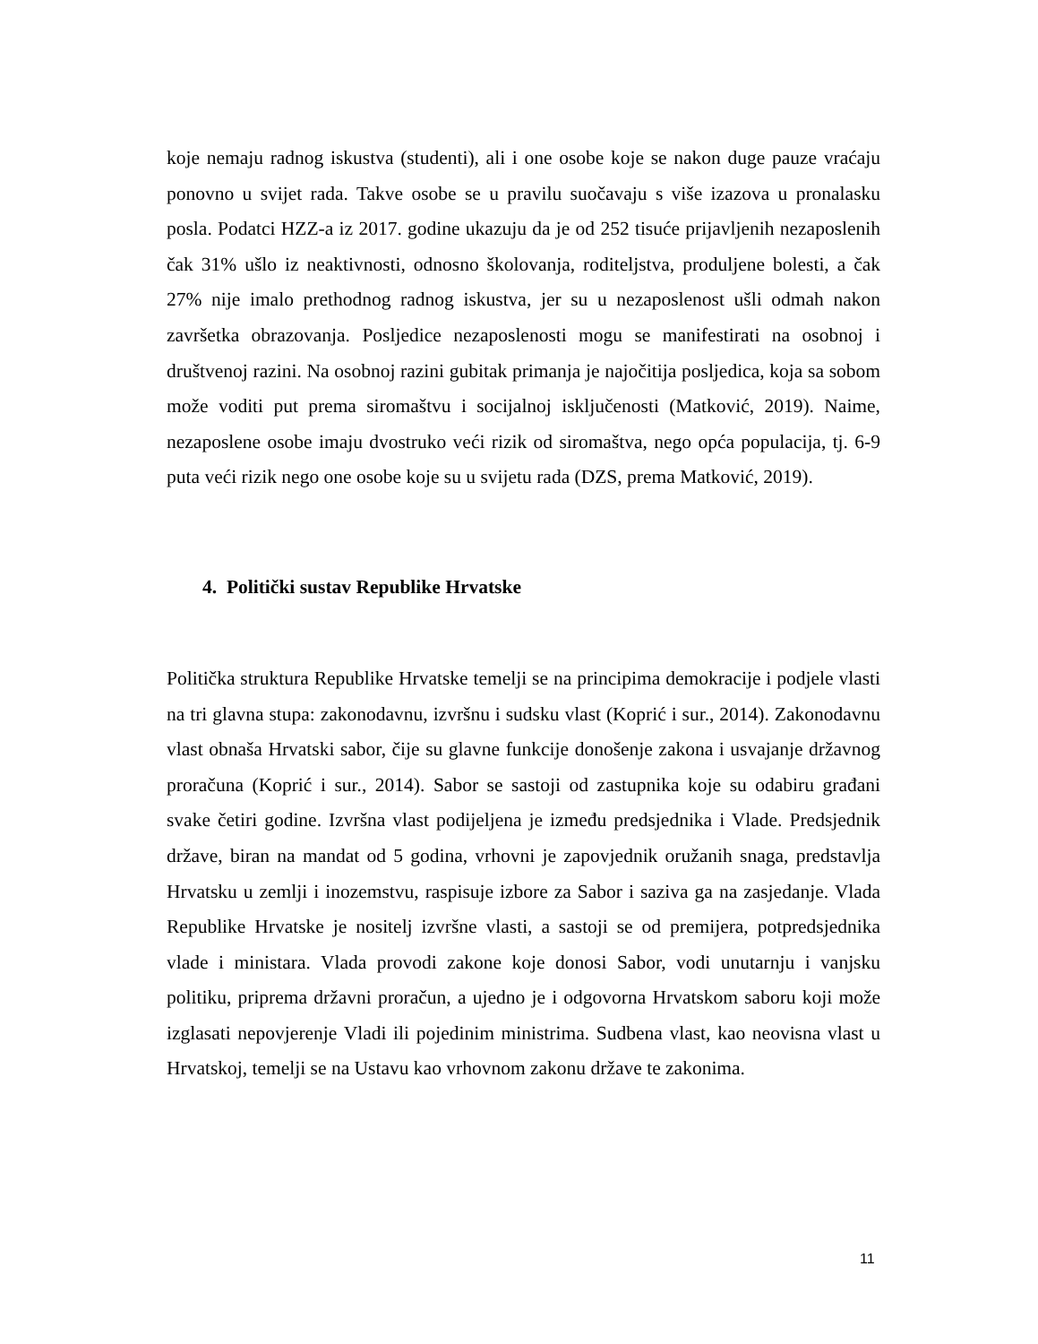koje nemaju radnog iskustva (studenti), ali i one osobe koje se nakon duge pauze vraćaju ponovno u svijet rada. Takve osobe se u pravilu suočavaju s više izazova u pronalasku posla. Podatci HZZ-a iz 2017. godine ukazuju da je od 252 tisuće prijavljenih nezaposlenih čak 31% ušlo iz neaktivnosti, odnosno školovanja, roditeljstva, produljene bolesti, a čak 27% nije imalo prethodnog radnog iskustva, jer su u nezaposlenost ušli odmah nakon završetka obrazovanja. Posljedice nezaposlenosti mogu se manifestirati na osobnoj i društvenoj razini. Na osobnoj razini gubitak primanja je najočitija posljedica, koja sa sobom može voditi put prema siromaštvu i socijalnoj isključenosti (Matković, 2019). Naime, nezaposlene osobe imaju dvostruko veći rizik od siromaštva, nego opća populacija, tj. 6-9 puta veći rizik nego one osobe koje su u svijetu rada (DZS, prema Matković, 2019).
4. Politički sustav Republike Hrvatske
Politička struktura Republike Hrvatske temelji se na principima demokracije i podjele vlasti na tri glavna stupa: zakonodavnu, izvršnu i sudsku vlast (Koprić i sur., 2014). Zakonodavnu vlast obnaša Hrvatski sabor, čije su glavne funkcije donošenje zakona i usvajanje državnog proračuna (Koprić i sur., 2014). Sabor se sastoji od zastupnika koje su odabiru građani svake četiri godine. Izvršna vlast podijeljena je između predsjednika i Vlade. Predsjednik države, biran na mandat od 5 godina, vrhovni je zapovjednik oružanih snaga, predstavlja Hrvatsku u zemlji i inozemstvu, raspisuje izbore za Sabor i saziva ga na zasjedanje. Vlada Republike Hrvatske je nositelj izvršne vlasti, a sastoji se od premijera, potpredsjednika vlade i ministara. Vlada provodi zakone koje donosi Sabor, vodi unutarnju i vanjsku politiku, priprema državni proračun, a ujedno je i odgovorna Hrvatskom saboru koji može izglasati nepovjerenje Vladi ili pojedinim ministrima. Sudbena vlast, kao neovisna vlast u Hrvatskoj, temelji se na Ustavu kao vrhovnom zakonu države te zakonima.
11